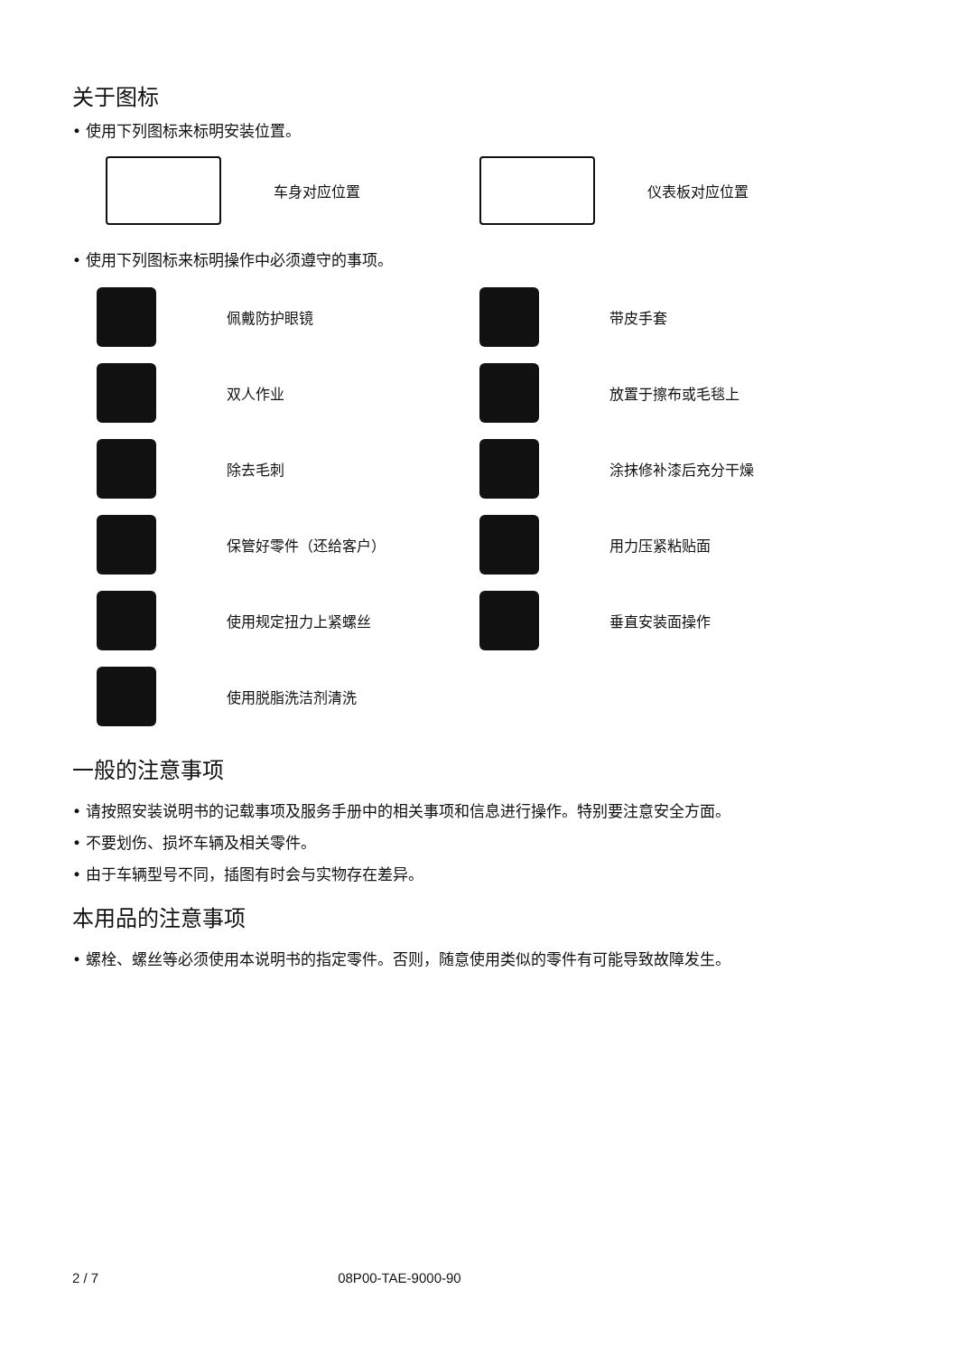关于图标
• 使用下列图标来标明安装位置。
车身对应位置 仪表板对应位置
• 使用下列图标来标明操作中必须遵守的事项。
佩戴防护眼镜 带皮手套
双人作业 放置于擦布或毛毯上
除去毛刺 涂抹修补漆后充分干燥
保管好零件（还给客户） 用力压紧粘贴面
使用规定扭力上紧螺丝 垂直安装面操作
使用脱脂洗洁剂清洗
一般的注意事项
• 请按照安装说明书的记载事项及服务手册中的相关事项和信息进行操作。特别要注意安全方面。
• 不要划伤、损坏车辆及相关零件。
• 由于车辆型号不同，插图有时会与实物存在差异。
本用品的注意事项
• 螺栓、螺丝等必须使用本说明书的指定零件。否则，随意使用类似的零件有可能导致故障发生。
2 / 7 08P00-TAE-9000-90